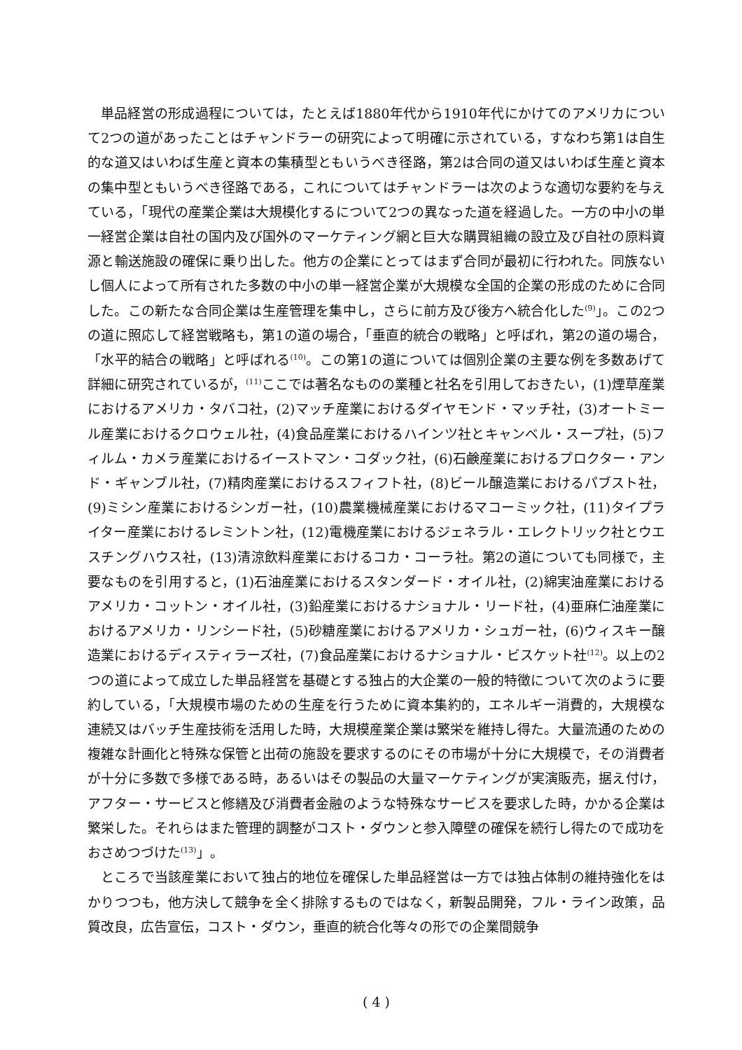単品経営の形成過程については，たとえば1880年代から1910年代にかけてのアメリカについて2つの道があったことはチャンドラーの研究によって明確に示されている，すなわち第1は自生的な道又はいわば生産と資本の集積型ともいうべき径路，第2は合同の道又はいわば生産と資本の集中型ともいうべき径路である，これについてはチャンドラーは次のような適切な要約を与えている，「現代の産業企業は大規模化するについて2つの異なった道を経過した。一方の中小の単一経営企業は自社の国内及び国外のマーケティング網と巨大な購買組織の設立及び自社の原料資源と輸送施設の確保に乗り出した。他方の企業にとってはまず合同が最初に行われた。同族ないし個人によって所有された多数の中小の単一経営企業が大規模な全国的企業の形成のために合同した。この新たな合同企業は生産管理を集中し，さらに前方及び後方へ統合化した<sup>(9)</sup>」。この2つの道に照応して経営戦略も，第1の道の場合，「垂直的統合の戦略」と呼ばれ，第2の道の場合，「水平的結合の戦略」と呼ばれる<sup>(10)</sup>。この第1の道については個別企業の主要な例を多数あげて詳細に研究されているが，<sup>(11)</sup>ここでは著名なものの業種と社名を引用しておきたい，(1)煙草産業におけるアメリカ・タバコ社，(2)マッチ産業におけるダイヤモンド・マッチ社，(3)オートミール産業におけるクロウェル社，(4)食品産業におけるハインツ社とキャンベル・スープ社，(5)フィルム・カメラ産業におけるイーストマン・コダック社，(6)石鹸産業におけるプロクター・アンド・ギャンブル社，(7)精肉産業におけるスフィフト社，(8)ビール醸造業におけるパブスト社，(9)ミシン産業におけるシンガー社，(10)農業機械産業におけるマコーミック社，(11)タイプライター産業におけるレミントン社，(12)電機産業におけるジェネラル・エレクトリック社とウエスチングハウス社，(13)清涼飲料産業におけるコカ・コーラ社。第2の道についても同様で，主要なものを引用すると，(1)石油産業におけるスタンダード・オイル社，(2)綿実油産業におけるアメリカ・コットン・オイル社，(3)鉛産業におけるナショナル・リード社，(4)亜麻仁油産業におけるアメリカ・リンシード社，(5)砂糖産業におけるアメリカ・シュガー社，(6)ウィスキー醸造業におけるディスティラーズ社，(7)食品産業におけるナショナル・ビスケット社<sup>(12)</sup>。以上の2つの道によって成立した単品経営を基礎とする独占的大企業の一般的特徴について次のように要約している，「大規模市場のための生産を行うために資本集約的，エネルギー消費的，大規模な連続又はバッチ生産技術を活用した時，大規模産業企業は繁栄を維持し得た。大量流通のための複雑な計画化と特殊な保管と出荷の施設を要求するのにその市場が十分に大規模で，その消費者が十分に多数で多様である時，あるいはその製品の大量マーケティングが実演販売，据え付け，アフター・サービスと修繕及び消費者金融のような特殊なサービスを要求した時，かかる企業は繁栄した。それらはまた管理的調整がコスト・ダウンと参入障壁の確保を続行し得たので成功をおさめつづけた<sup>(13)</sup>」。
ところで当該産業において独占的地位を確保した単品経営は一方では独占体制の維持強化をはかりつつも，他方決して競争を全く排除するものではなく，新製品開発，フル・ライン政策，品質改良，広告宣伝，コスト・ダウン，垂直的統合化等々の形での企業間競争
( 4 )